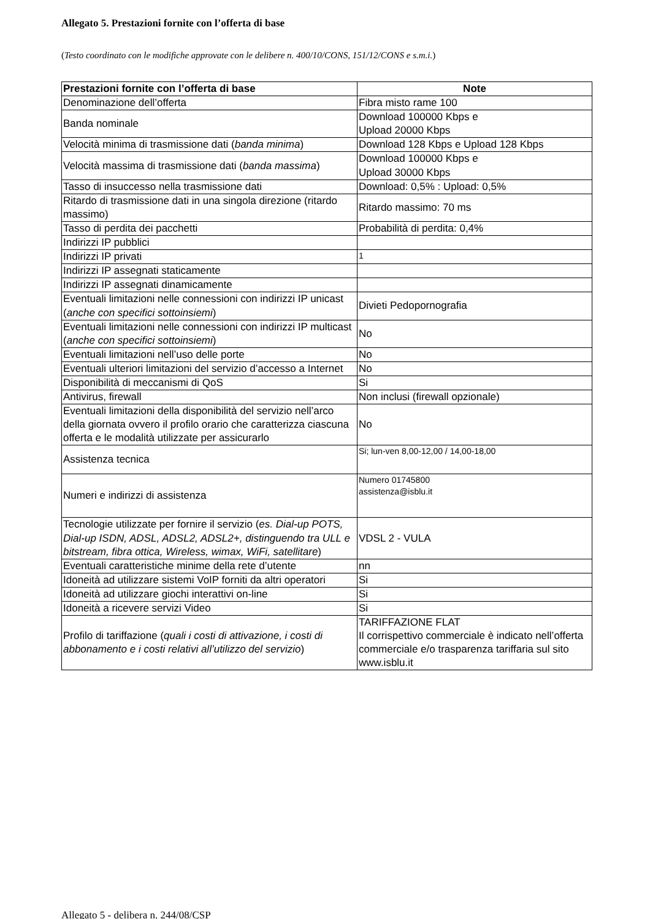Allegato 5. Prestazioni fornite con l’offerta di base
(Testo coordinato con le modifiche approvate con le delibere n. 400/10/CONS, 151/12/CONS e s.m.i.)
| Prestazioni fornite con l’offerta di base | Note |
| --- | --- |
| Denominazione dell’offerta | Fibra misto rame 100 |
| Banda nominale | Download 100000 Kbps e Upload 20000 Kbps |
| Velocità minima di trasmissione dati ( banda minima ) | Download 128 Kbps e Upload 128 Kbps |
| Velocità massima di trasmissione dati ( banda massima ) | Download 100000 Kbps e Upload 30000 Kbps |
| Tasso di insuccesso nella trasmissione dati | Download: 0,5% : Upload: 0,5% |
| Ritardo di trasmissione dati in una singola direzione (ritardo massimo) | Ritardo massimo: 70 ms |
| Tasso di perdita dei pacchetti | Probabilità di perdita: 0,4% |
| Indirizzi IP pubblici | |
| Indirizzi IP privati | 1 |
| Indirizzi IP assegnati staticamente | |
| Indirizzi IP assegnati dinamicamente | |
| Eventuali limitazioni nelle connessioni con indirizzi IP unicast ( anche con specifici sottoinsiemi ) | Divieti Pedopornografia |
| Eventuali limitazioni nelle connessioni con indirizzi IP multicast ( anche con specifici sottoinsiemi ) | No |
| Eventuali limitazioni nell’uso delle porte | No |
| Eventuali ulteriori limitazioni del servizio d’accesso a Internet | No |
| Disponibilità di meccanismi di QoS | Si |
| Antivirus, firewall | Non inclusi (firewall opzionale) |
| Eventuali limitazioni della disponibilità del servizio nell’arco della giornata ovvero il profilo orario che caratterizza ciascuna offerta e le modalità utilizzate per assicurarlo | No |
| Assistenza tecnica | Si; lun-ven 8,00-12,00 / 14,00-18,00 |
| Numeri e indirizzi di assistenza | Numero 01745800 assistenza@isblu.it |
| Tecnologie utilizzate per fornire il servizio ( es. Dial-up POTS, Dial-up ISDN, ADSL, ADSL2, ADSL2+, distinguendo tra ULL e bitstream, fibra ottica, Wireless, wimax, WiFi, satellitare ) | VDSL 2 - VULA |
| Eventuali caratteristiche minime della rete d’utente | nn |
| Idoneità ad utilizzare sistemi VoIP forniti da altri operatori | Si |
| Idoneità ad utilizzare giochi interattivi on-line | Si |
| Idoneità a ricevere servizi Video | Si |
| Profilo di tariffazione ( quali i costi di attivazione, i costi di abbonamento e i costi relativi all’utilizzo del servizio ) | TARIFFAZIONE FLAT Il corrispettivo commerciale è indicato nell’offerta commerciale e/o trasparenza tariffaria sul sito www.isblu.it |
Allegato 5 - delibera n. 244/08/CSP